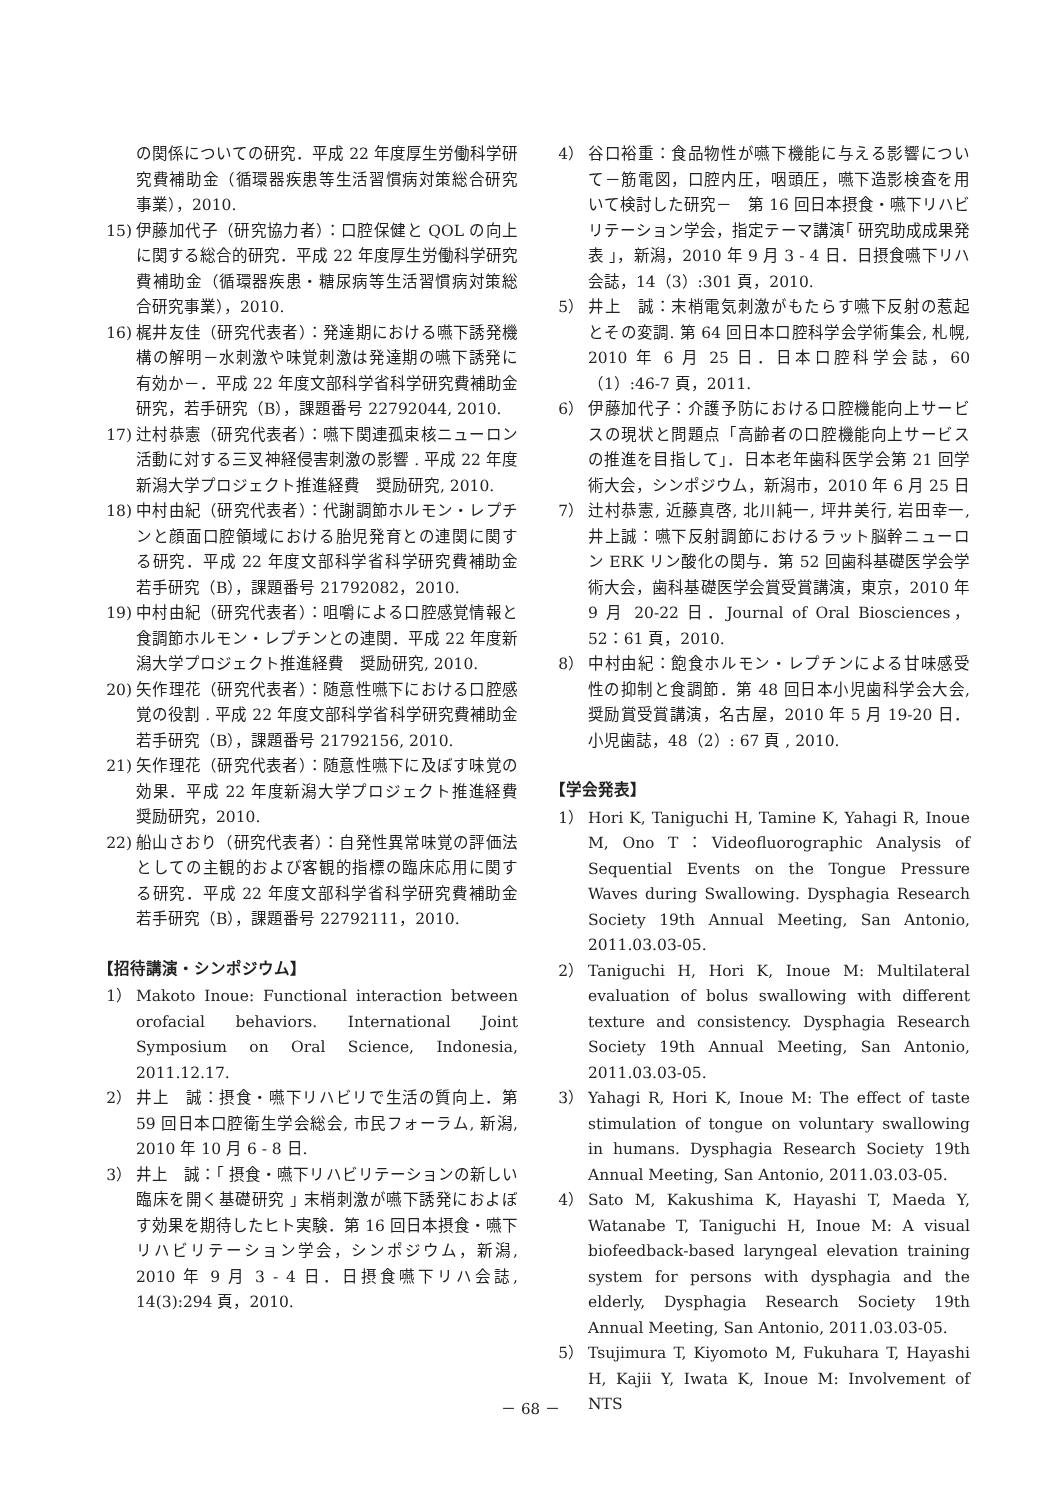の関係についての研究．平成 22 年度厚生労働科学研究費補助金（循環器疾患等生活習慣病対策総合研究事業），2010.
15) 伊藤加代子（研究協力者）：口腔保健と QOL の向上に関する総合的研究．平成 22 年度厚生労働科学研究費補助金（循環器疾患・糖尿病等生活習慣病対策総合研究事業），2010.
16) 梶井友佳（研究代表者）：発達期における嚥下誘発機構の解明－水刺激や味覚刺激は発達期の嚥下誘発に有効か－．平成 22 年度文部科学省科学研究費補助金研究，若手研究（B），課題番号 22792044, 2010.
17) 辻村恭憲（研究代表者）：嚥下関連孤束核ニューロン活動に対する三叉神経侵害刺激の影響 . 平成 22 年度新潟大学プロジェクト推進経費　奨励研究, 2010.
18) 中村由紀（研究代表者）：代謝調節ホルモン・レプチンと顔面口腔領域における胎児発育との連関に関する研究．平成 22 年度文部科学省科学研究費補助金　若手研究（B），課題番号 21792082，2010.
19) 中村由紀（研究代表者）：咀嚼による口腔感覚情報と食調節ホルモン・レプチンとの連関．平成 22 年度新潟大学プロジェクト推進経費　奨励研究, 2010.
20) 矢作理花（研究代表者）：随意性嚥下における口腔感覚の役割 . 平成 22 年度文部科学省科学研究費補助金　若手研究（B），課題番号 21792156, 2010.
21) 矢作理花（研究代表者）：随意性嚥下に及ぼす味覚の効果．平成 22 年度新潟大学プロジェクト推進経費　奨励研究，2010.
22) 船山さおり（研究代表者）：自発性異常味覚の評価法としての主観的および客観的指標の臨床応用に関する研究．平成 22 年度文部科学省科学研究費補助金　若手研究（B），課題番号 22792111，2010.
【招待講演・シンポジウム】
1） Makoto Inoue: Functional interaction between orofacial behaviors. International Joint Symposium on Oral Science, Indonesia, 2011.12.17.
2） 井上　誠：摂食・嚥下リハビリで生活の質向上．第 59 回日本口腔衛生学会総会, 市民フォーラム, 新潟, 2010 年 10 月 6 - 8 日.
3） 井上　誠：｢ 摂食・嚥下リハビリテーションの新しい臨床を開く基礎研究 ｣ 末梢刺激が嚥下誘発におよぼす効果を期待したヒト実験．第 16 回日本摂食・嚥下リハビリテーション学会，シンポジウム，新潟, 2010 年 9 月 3 - 4 日．日摂食嚥下リハ会誌, 14(3):294 頁，2010.
4） 谷口裕重：食品物性が嚥下機能に与える影響について－筋電図，口腔内圧，咽頭圧，嚥下造影検査を用いて検討した研究－　第 16 回日本摂食・嚥下リハビリテーション学会，指定テーマ講演｢ 研究助成成果発表 ｣，新潟，2010 年 9 月 3 - 4 日．日摂食嚥下リハ会誌，14（3）:301 頁，2010.
5） 井上　誠：末梢電気刺激がもたらす嚥下反射の惹起とその変調. 第 64 回日本口腔科学会学術集会, 札幌, 2010 年 6 月 25 日．日本口腔科学会誌，60（1）:46-7 頁，2011.
6） 伊藤加代子：介護予防における口腔機能向上サービスの現状と問題点「高齢者の口腔機能向上サービスの推進を目指して」．日本老年歯科医学会第 21 回学術大会，シンポジウム，新潟市，2010 年 6 月 25 日
7） 辻村恭憲, 近藤真啓, 北川純一, 坪井美行, 岩田幸一, 井上誠：嚥下反射調節におけるラット脳幹ニューロン ERK リン酸化の関与．第 52 回歯科基礎医学会学術大会，歯科基礎医学会賞受賞講演，東京，2010 年 9 月 20-22 日．Journal of Oral Biosciences，52：61 頁，2010.
8） 中村由紀：飽食ホルモン・レプチンによる甘味感受性の抑制と食調節．第 48 回日本小児歯科学会大会, 奨励賞受賞講演，名古屋，2010 年 5 月 19-20 日．小児歯誌，48（2）: 67 頁 , 2010.
【学会発表】
1） Hori K, Taniguchi H, Tamine K, Yahagi R, Inoue M, Ono T：Videofluorographic Analysis of Sequential Events on the Tongue Pressure Waves during Swallowing. Dysphagia Research Society 19th Annual Meeting, San Antonio, 2011.03.03-05.
2） Taniguchi H, Hori K, Inoue M: Multilateral evaluation of bolus swallowing with different texture and consistency. Dysphagia Research Society 19th Annual Meeting, San Antonio, 2011.03.03-05.
3） Yahagi R, Hori K, Inoue M: The effect of taste stimulation of tongue on voluntary swallowing in humans. Dysphagia Research Society 19th Annual Meeting, San Antonio, 2011.03.03-05.
4） Sato M, Kakushima K, Hayashi T, Maeda Y, Watanabe T, Taniguchi H, Inoue M: A visual biofeedback-based laryngeal elevation training system for persons with dysphagia and the elderly, Dysphagia Research Society 19th Annual Meeting, San Antonio, 2011.03.03-05.
5） Tsujimura T, Kiyomoto M, Fukuhara T, Hayashi H, Kajii Y, Iwata K, Inoue M: Involvement of NTS
－ 68 －